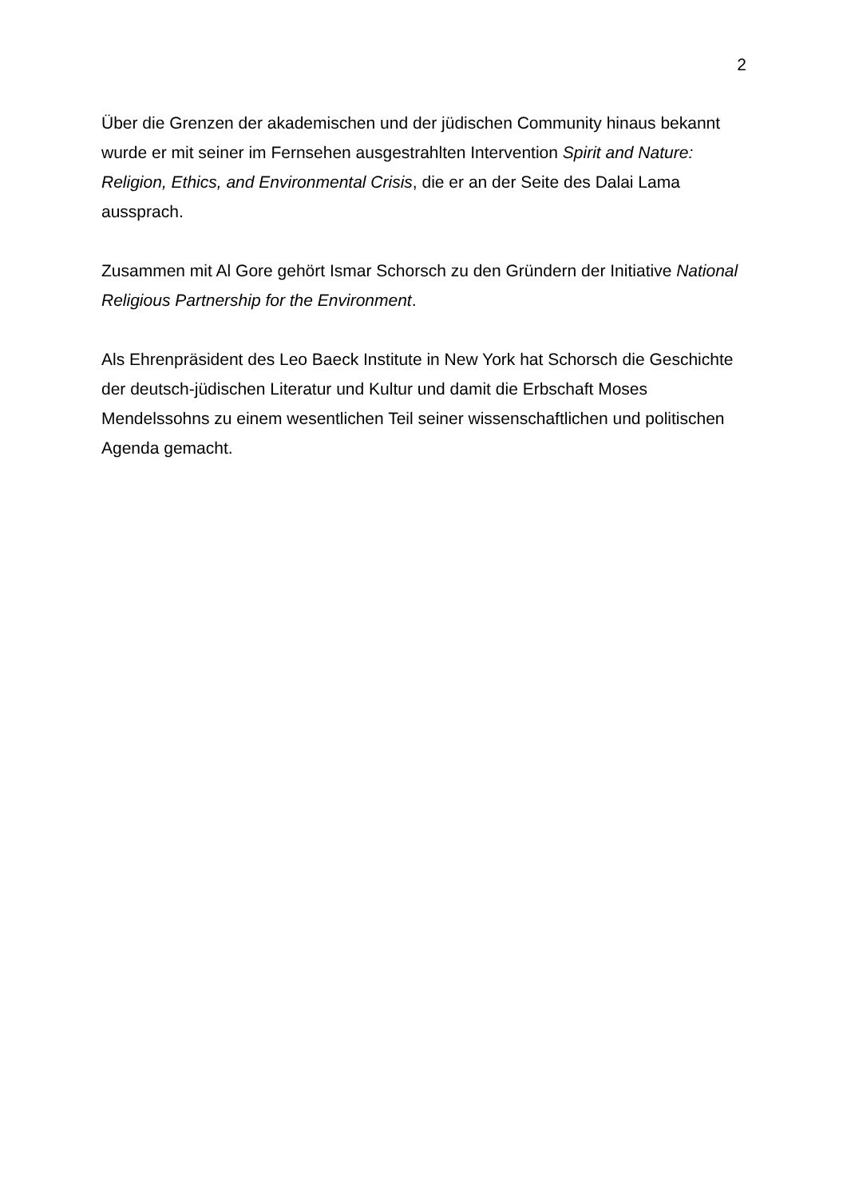2
Über die Grenzen der akademischen und der jüdischen Community hinaus bekannt wurde er mit seiner im Fernsehen ausgestrahlten Intervention Spirit and Nature: Religion, Ethics, and Environmental Crisis, die er an der Seite des Dalai Lama aussprach.
Zusammen mit Al Gore gehört Ismar Schorsch zu den Gründern der Initiative National Religious Partnership for the Environment.
Als Ehrenpräsident des Leo Baeck Institute in New York hat Schorsch die Geschichte der deutsch-jüdischen Literatur und Kultur und damit die Erbschaft Moses Mendelssohns zu einem wesentlichen Teil seiner wissenschaftlichen und politischen Agenda gemacht.